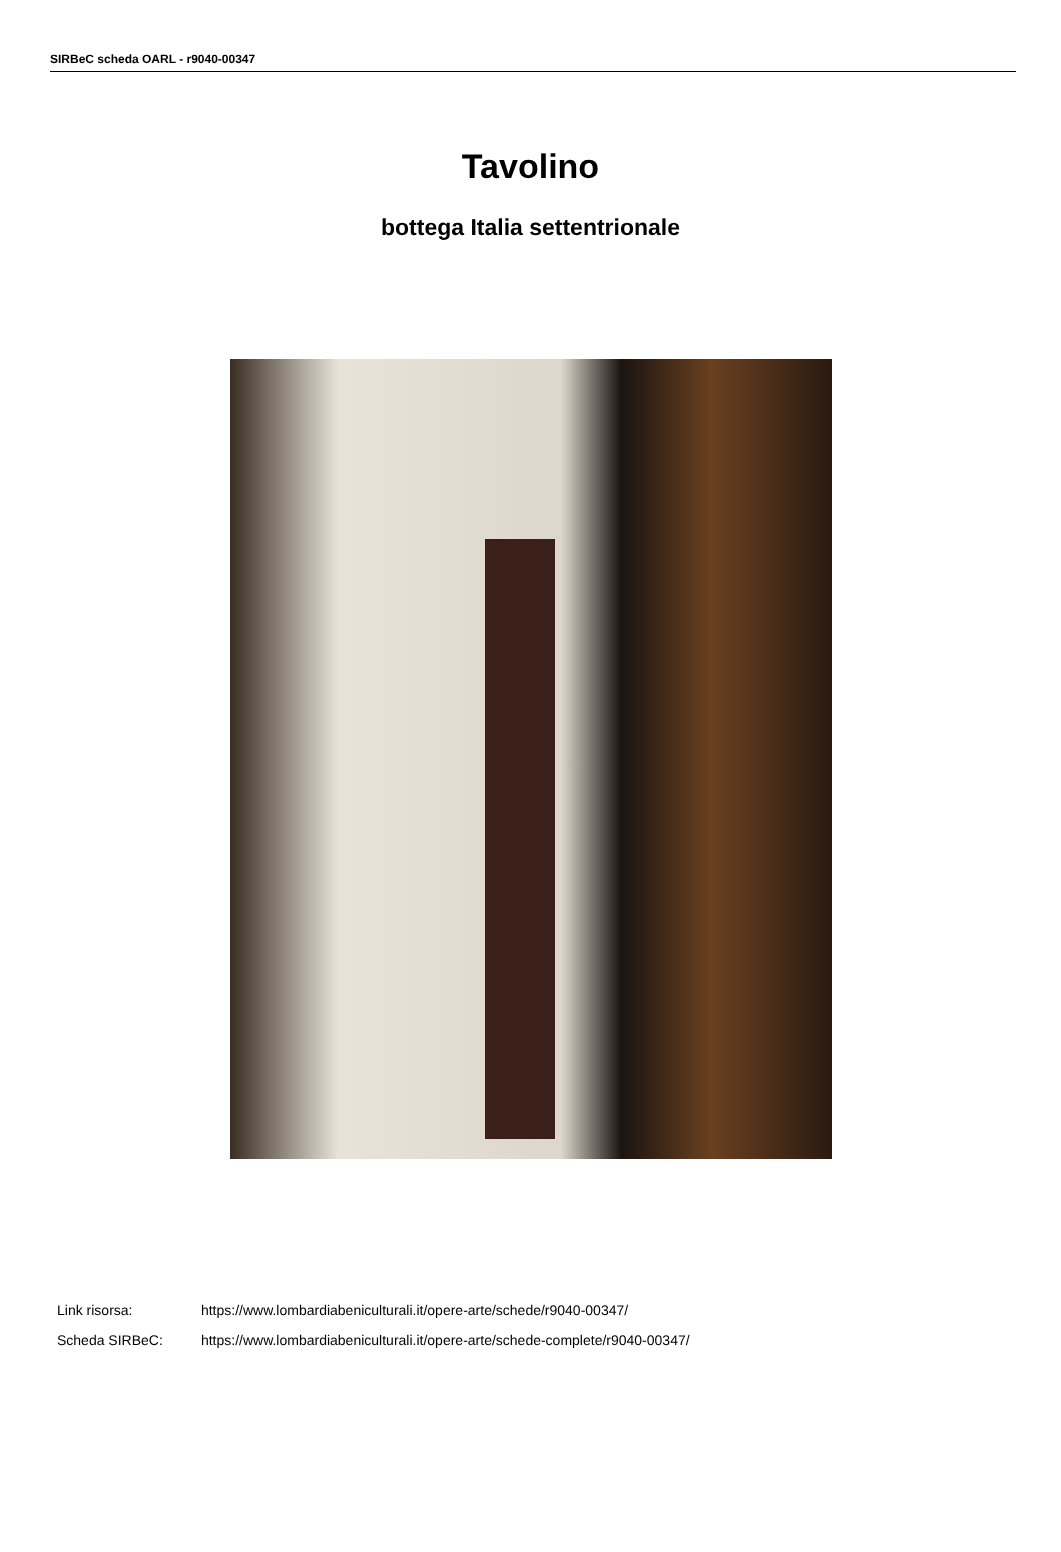SIRBeC scheda OARL - r9040-00347
Tavolino
bottega Italia settentrionale
Link risorsa: https://www.lombardiabeniculturali.it/opere-arte/schede/r9040-00347/
Scheda SIRBeC: https://www.lombardiabeniculturali.it/opere-arte/schede-complete/r9040-00347/